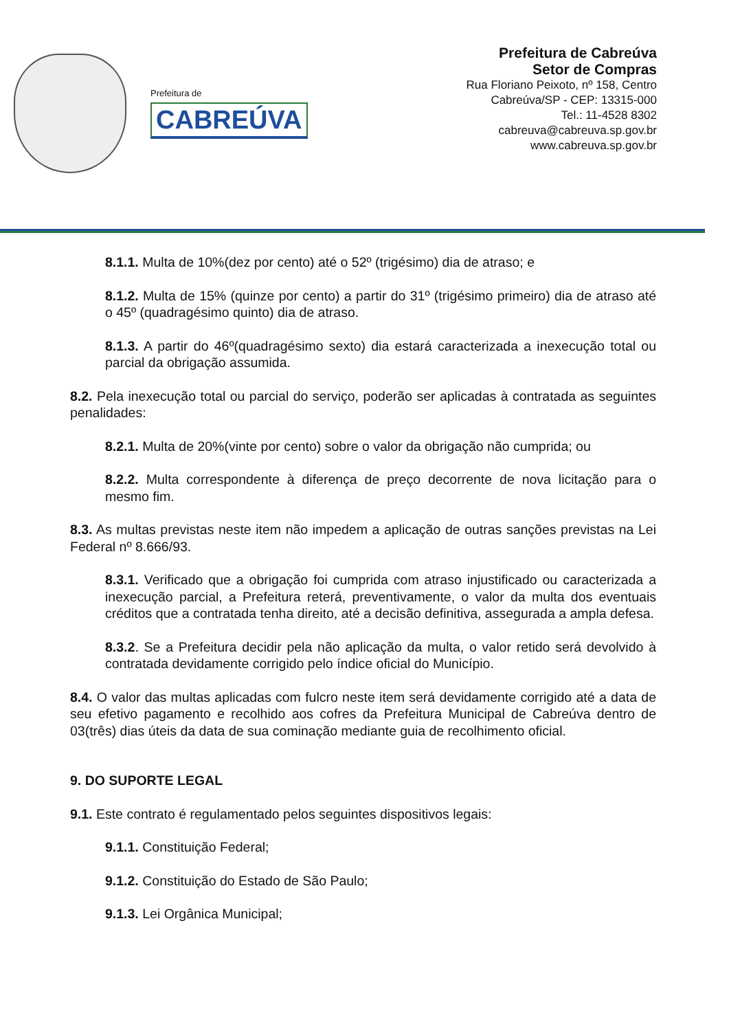Prefeitura de
CABREÚVA
Prefeitura de Cabreúva
Setor de Compras
Rua Floriano Peixoto, nº 158, Centro
Cabreúva/SP - CEP: 13315-000
Tel.: 11-4528 8302
cabreuva@cabreuva.sp.gov.br
www.cabreuva.sp.gov.br
8.1.1. Multa de 10%(dez por cento) até o 52º (trigésimo) dia de atraso; e
8.1.2. Multa de 15% (quinze por cento) a partir do 31º (trigésimo primeiro) dia de atraso até o 45º (quadragésimo quinto) dia de atraso.
8.1.3. A partir do 46º(quadragésimo sexto) dia estará caracterizada a inexecução total ou parcial da obrigação assumida.
8.2. Pela inexecução total ou parcial do serviço, poderão ser aplicadas à contratada as seguintes penalidades:
8.2.1. Multa de 20%(vinte por cento) sobre o valor da obrigação não cumprida; ou
8.2.2. Multa correspondente à diferença de preço decorrente de nova licitação para o mesmo fim.
8.3. As multas previstas neste item não impedem a aplicação de outras sanções previstas na Lei Federal nº 8.666/93.
8.3.1. Verificado que a obrigação foi cumprida com atraso injustificado ou caracterizada a inexecução parcial, a Prefeitura reterá, preventivamente, o valor da multa dos eventuais créditos que a contratada tenha direito, até a decisão definitiva, assegurada a ampla defesa.
8.3.2. Se a Prefeitura decidir pela não aplicação da multa, o valor retido será devolvido à contratada devidamente corrigido pelo índice oficial do Município.
8.4. O valor das multas aplicadas com fulcro neste item será devidamente corrigido até a data de seu efetivo pagamento e recolhido aos cofres da Prefeitura Municipal de Cabreúva dentro de 03(três) dias úteis da data de sua cominação mediante guia de recolhimento oficial.
9. DO SUPORTE LEGAL
9.1. Este contrato é regulamentado pelos seguintes dispositivos legais:
9.1.1. Constituição Federal;
9.1.2. Constituição do Estado de São Paulo;
9.1.3. Lei Orgânica Municipal;